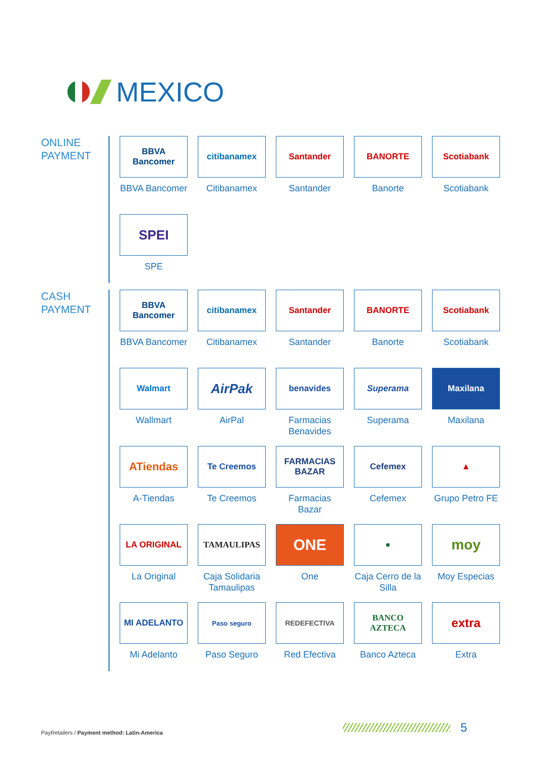MEXICO
ONLINE
PAYMENT
BBVA Bancomer
BBVA Bancomer
citibanamex
Citibanamex
Santander
Santander
BANORTE
Banorte
Scotiabank
Scotiabank
SPEI
SPE
CASH
PAYMENT
BBVA Bancomer
BBVA Bancomer
citibanamex
Citibanamex
Santander
Santander
BANORTE
Banorte
Scotiabank
Scotiabank
Walmart
Wallmart
AirPak
AirPal
benavides
Farmacias Benavides
Superama
Superama
Maxilana
Maxilana
ATiendas
A-Tiendas
Te Creemos
Te Creemos
FARMACIAS BAZAR
Farmacias Bazar
Cefemex
Cefemex
▲
Grupo Petro FE
LA ORIGINAL
La Original
TAMAULIPAS
Caja Solidaria Tamaulipas
ONE
One
●
Caja Cerro de la Silla
moy
Moy Especias
MI ADELANTO
Mi Adelanto
Paso seguro
Paso Seguro
REDEFECTIVA
Red Efectiva
BANCO AZTECA
Banco Azteca
extra
Extra
PayRetailers / Payment method: Latin-America
5